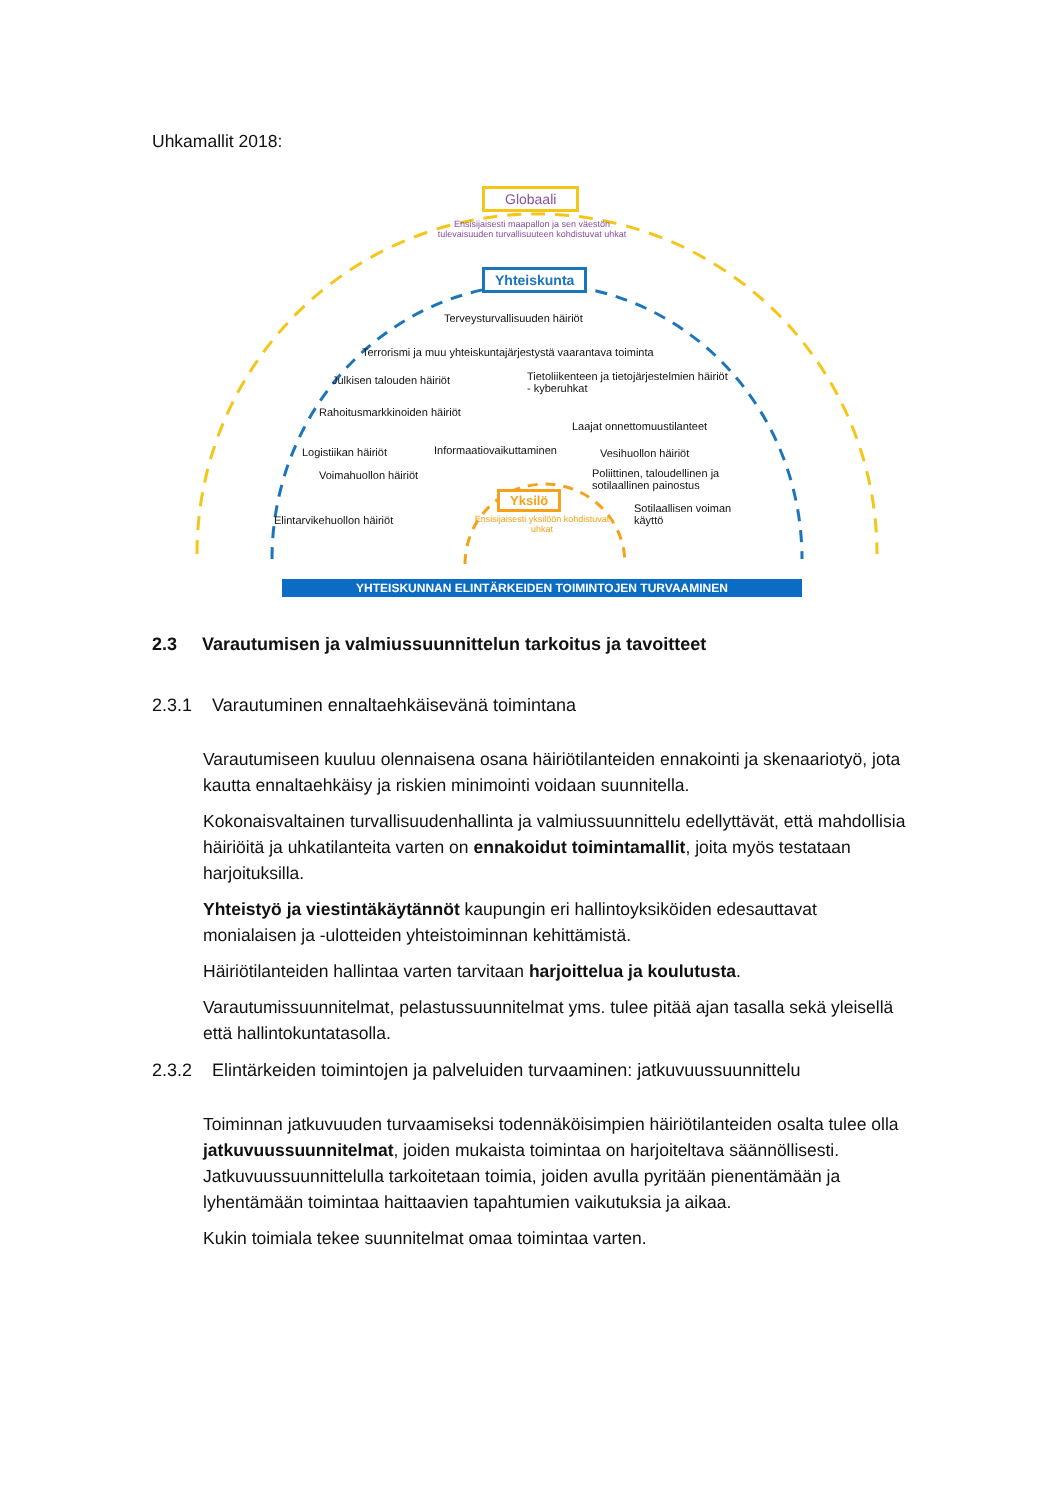Uhkamallit 2018:
Globaali
Ensisijaisesti maapallon ja sen väestön tulevaisuuden turvallisuuteen kohdistuvat uhkat
Yhteiskunta
Terveysturvallisuuden häiriöt
Terrorismi ja muu yhteiskuntajärjestystä vaarantava toiminta
Julkisen talouden häiriöt
Tietoliikenteen ja tietojärjestelmien häiriöt
- kyberuhkat
Rahoitusmarkkinoiden häiriöt
Laajat onnettomuustilanteet
Logistiikan häiriöt Informaatiovaikuttaminen Vesihuollon häiriöt
Voimahuollon häiriöt
Poliittinen, taloudellinen ja
sotilaallinen painostus
Yksilö
Elintarvikehuollon häiriöt
Ensisijaisesti yksilöön kohdistuvat uhkat
Sotilaallisen voiman
käyttö
YHTEISKUNNAN ELINTÄRKEIDEN TOIMINTOJEN TURVAAMINEN
2.3 Varautumisen ja valmiussuunnittelun tarkoitus ja tavoitteet
2.3.1 Varautuminen ennaltaehkäisevänä toimintana
Varautumiseen kuuluu olennaisena osana häiriötilanteiden ennakointi ja skenaariotyö, jota kautta ennaltaehkäisy ja riskien minimointi voidaan suunnitella.
Kokonaisvaltainen turvallisuudenhallinta ja valmiussuunnittelu edellyttävät, että mahdollisia häiriöitä ja uhkatilanteita varten on ennakoidut toimintamallit, joita myös testataan harjoituksilla.
Yhteistyö ja viestintäkäytännöt kaupungin eri hallintoyksiköiden edesauttavat monialaisen ja -ulotteiden yhteistoiminnan kehittämistä.
Häiriötilanteiden hallintaa varten tarvitaan harjoittelua ja koulutusta.
Varautumissuunnitelmat, pelastussuunnitelmat yms. tulee pitää ajan tasalla sekä yleisellä että hallintokuntatasolla.
2.3.2 Elintärkeiden toimintojen ja palveluiden turvaaminen: jatkuvuussuunnittelu
Toiminnan jatkuvuuden turvaamiseksi todennäköisimpien häiriötilanteiden osalta tulee olla jatkuvuussuunnitelmat, joiden mukaista toimintaa on harjoiteltava säännöllisesti. Jatkuvuussuunnittelulla tarkoitetaan toimia, joiden avulla pyritään pienentämään ja lyhentämään toimintaa haittaavien tapahtumien vaikutuksia ja aikaa.
Kukin toimiala tekee suunnitelmat omaa toimintaa varten.